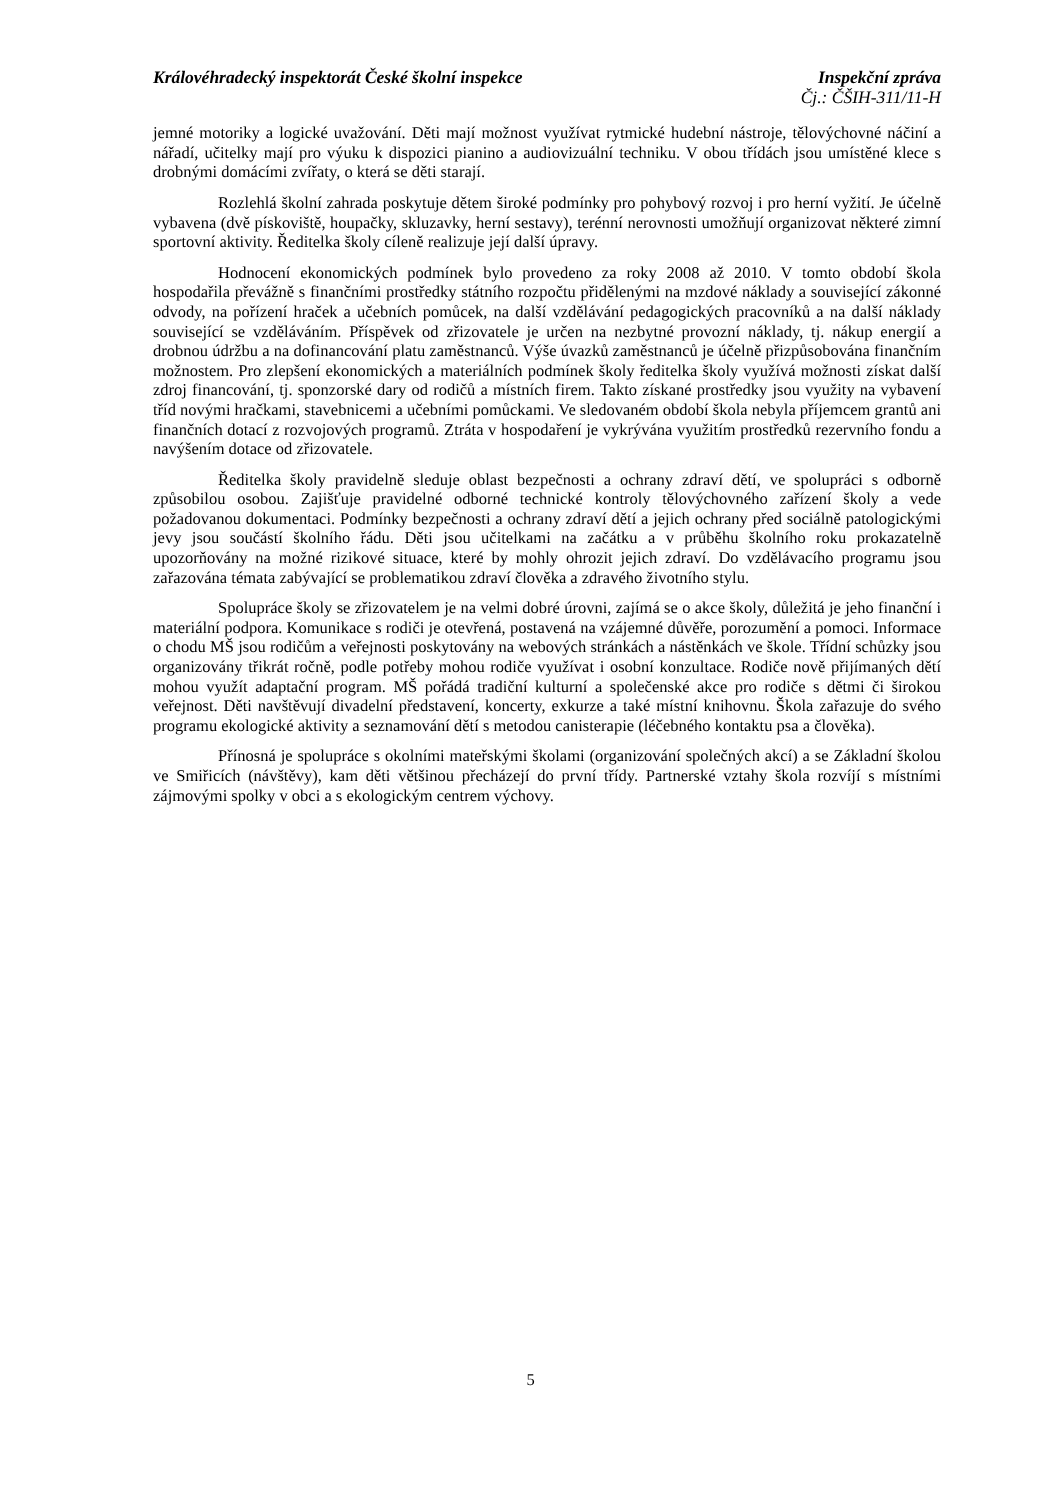Královéhradecký inspektorát České školní inspekce
Inspekční zpráva
Čj.: ČŠIH-311/11-H
jemné motoriky a logické uvažování. Děti mají možnost využívat rytmické hudební nástroje, tělovýchovné náčiní a nářadí, učitelky mají pro výuku k dispozici pianino a audiovizuální techniku. V obou třídách jsou umístěné klece s drobnými domácími zvířaty, o která se děti starají.
Rozlehlá školní zahrada poskytuje dětem široké podmínky pro pohybový rozvoj i pro herní vyžití. Je účelně vybavena (dvě pískoviště, houpačky, skluzavky, herní sestavy), terénní nerovnosti umožňují organizovat některé zimní sportovní aktivity. Ředitelka školy cíleně realizuje její další úpravy.
Hodnocení ekonomických podmínek bylo provedeno za roky 2008 až 2010. V tomto období škola hospodařila převážně s finančními prostředky státního rozpočtu přidělenými na mzdové náklady a související zákonné odvody, na pořízení hraček a učebních pomůcek, na další vzdělávání pedagogických pracovníků a na další náklady související se vzděláváním. Příspěvek od zřizovatele je určen na nezbytné provozní náklady, tj. nákup energií a drobnou údržbu a na dofinancování platu zaměstnanců. Výše úvazků zaměstnanců je účelně přizpůsobována finančním možnostem. Pro zlepšení ekonomických a materiálních podmínek školy ředitelka školy využívá možnosti získat další zdroj financování, tj. sponzorské dary od rodičů a místních firem. Takto získané prostředky jsou využity na vybavení tříd novými hračkami, stavebnicemi a učebními pomůckami. Ve sledovaném období škola nebyla příjemcem grantů ani finančních dotací z rozvojových programů. Ztráta v hospodaření je vykrývána využitím prostředků rezervního fondu a navýšením dotace od zřizovatele.
Ředitelka školy pravidelně sleduje oblast bezpečnosti a ochrany zdraví dětí, ve spolupráci s odborně způsobilou osobou. Zajišťuje pravidelné odborné technické kontroly tělovýchovného zařízení školy a vede požadovanou dokumentaci. Podmínky bezpečnosti a ochrany zdraví dětí a jejich ochrany před sociálně patologickými jevy jsou součástí školního řádu. Děti jsou učitelkami na začátku a v průběhu školního roku prokazatelně upozorňovány na možné rizikové situace, které by mohly ohrozit jejich zdraví. Do vzdělávacího programu jsou zařazována témata zabývající se problematikou zdraví člověka a zdravého životního stylu.
Spolupráce školy se zřizovatelem je na velmi dobré úrovni, zajímá se o akce školy, důležitá je jeho finanční i materiální podpora. Komunikace s rodiči je otevřená, postavená na vzájemné důvěře, porozumění a pomoci. Informace o chodu MŠ jsou rodičům a veřejnosti poskytovány na webových stránkách a nástěnkách ve škole. Třídní schůzky jsou organizovány třikrát ročně, podle potřeby mohou rodiče využívat i osobní konzultace. Rodiče nově přijímaných dětí mohou využít adaptační program. MŠ pořádá tradiční kulturní a společenské akce pro rodiče s dětmi či širokou veřejnost. Děti navštěvují divadelní představení, koncerty, exkurze a také místní knihovnu. Škola zařazuje do svého programu ekologické aktivity a seznamování dětí s metodou canisterapie (léčebného kontaktu psa a člověka).
Přínosná je spolupráce s okolními mateřskými školami (organizování společných akcí) a se Základní školou ve Smiřicích (návštěvy), kam děti většinou přecházejí do první třídy. Partnerské vztahy škola rozvíjí s místními zájmovými spolky v obci a s ekologickým centrem výchovy.
5